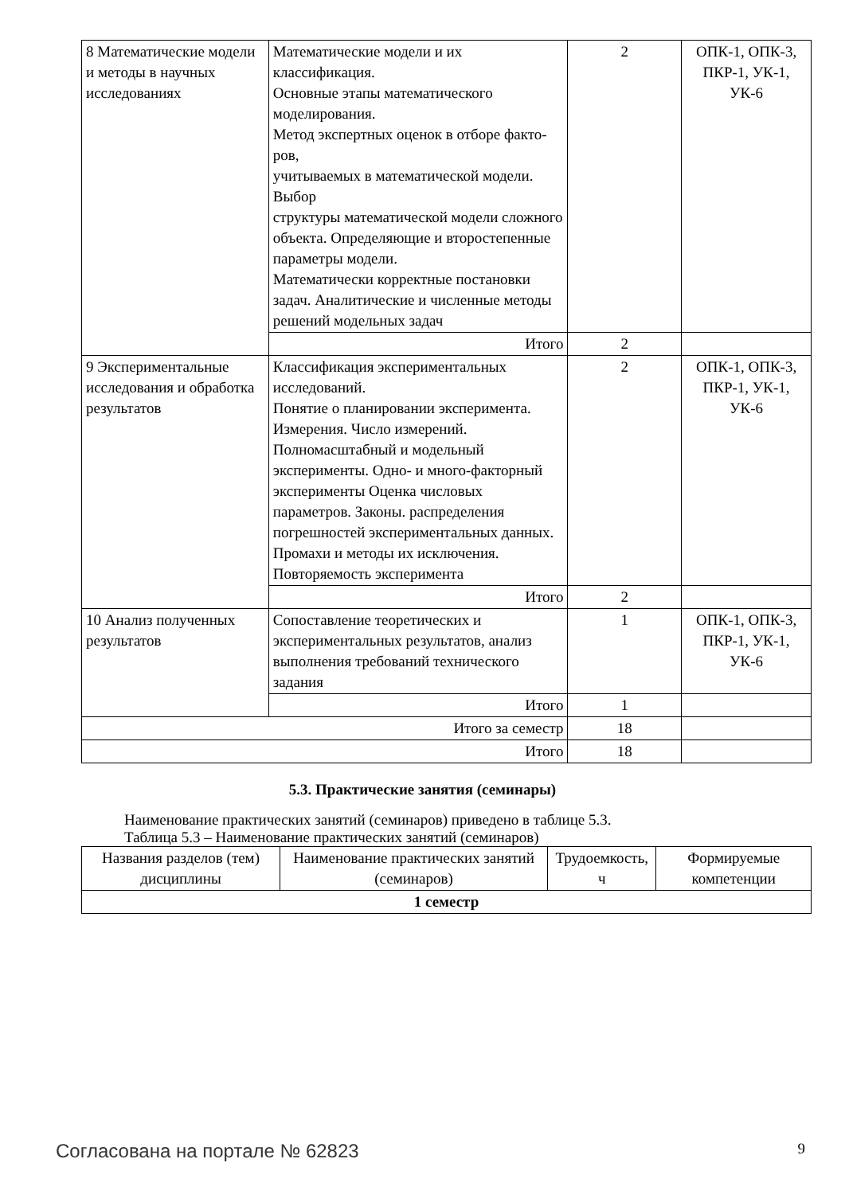| 8 Математические модели и методы в научных исследованиях | Математические модели и их классификация. Основные этапы математического моделирования. Метод экспертных оценок в отборе факто-ров, учитываемых в математической модели. Выбор структуры математической модели сложного объекта. Определяющие и второстепенные параметры модели. Математически корректные постановки задач. Аналитические и численные методы решений модельных задач | 2 | ОПК-1, ОПК-3, ПКР-1, УК-1, УК-6 |
| | Итого | 2 | |
| 9 Экспериментальные исследования и обработка результатов | Классификация экспериментальных исследований. Понятие о планировании эксперимента. Измерения. Число измерений. Полномасштабный и модельный эксперименты. Одно- и много-факторный эксперименты Оценка числовых параметров. Законы. распределения погрешностей экспериментальных данных. Промахи и методы их исключения. Повторяемость эксперимента | 2 | ОПК-1, ОПК-3, ПКР-1, УК-1, УК-6 |
| | Итого | 2 | |
| 10 Анализ полученных результатов | Сопоставление теоретических и экспериментальных результатов, анализ выполнения требований технического задания | 1 | ОПК-1, ОПК-3, ПКР-1, УК-1, УК-6 |
| | Итого | 1 | |
| Итого за семестр | | 18 | |
| Итого | | 18 | |
5.3. Практические занятия (семинары)
Наименование практических занятий (семинаров) приведено в таблице 5.3.
Таблица 5.3 – Наименование практических занятий (семинаров)
| Названия разделов (тем) дисциплины | Наименование практических занятий (семинаров) | Трудоемкость, ч | Формируемые компетенции |
| --- | --- | --- | --- |
| 1 семестр | | | |
Согласована на портале № 62823 9